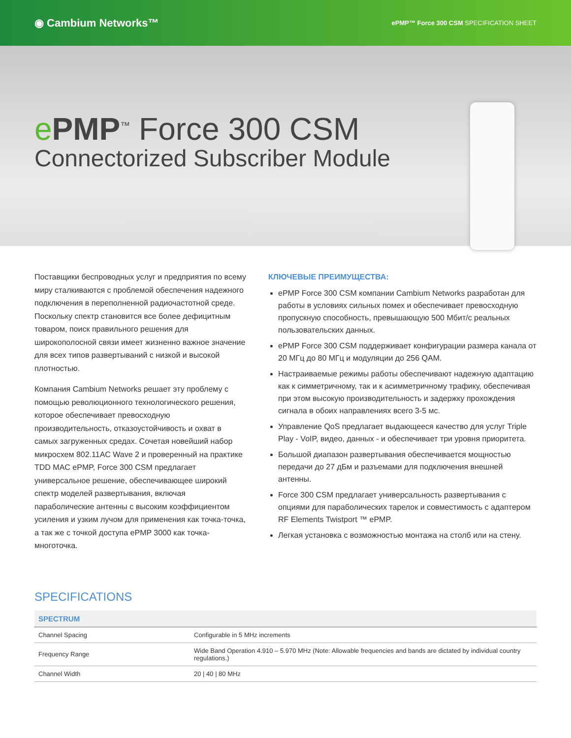◉ Cambium Networks™ ePMP™ Force 300 CSM SPECIFICATION SHEET
ePMP<sup>™</sup> Force 300 CSM
Connectorized Subscriber Module
Поставщики беспроводных услуг и предприятия по всему миру сталкиваются с проблемой обеспечения надежного подключения в переполненной радиочастотной среде. Поскольку спектр становится все более дефицитным товаром, поиск правильного решения для широкополосной связи имеет жизненно важное значение для всех типов развертываний с низкой и высокой плотностью.
Компания Cambium Networks решает эту проблему с помощью революционного технологического решения, которое обеспечивает превосходную производительность, отказоустойчивость и охват в самых загруженных средах. Сочетая новейший набор микросхем 802.11AC Wave 2 и проверенный на практике TDD MAC ePMP, Force 300 CSM предлагает универсальное решение, обеспечивающее широкий спектр моделей развертывания, включая параболические антенны с высоким коэффициентом усиления и узким лучом для применения как точка-точка, а так же с точкой доступа ePMP 3000 как точка-многоточка.
КЛЮЧЕВЫЕ ПРЕИМУЩЕСТВА:
ePMP Force 300 CSM компании Cambium Networks разработан для работы в условиях сильных помех и обеспечивает превосходную пропускную способность, превышающую 500 Мбит/с реальных пользовательских данных.
ePMP Force 300 CSM поддерживает конфигурации размера канала от 20 МГц до 80 МГц и модуляции до 256 QAM.
Настраиваемые режимы работы обеспечивают надежную адаптацию как к симметричному, так и к асимметричному трафику, обеспечивая при этом высокую производительность и задержку прохождения сигнала в обоих направлениях всего 3-5 мс.
Управление QoS предлагает выдающееся качество для услуг Triple Play - VoIP, видео, данных - и обеспечивает три уровня приоритета.
Большой диапазон развертывания обеспечивается мощностью передачи до 27 дБм и разъемами для подключения внешней антенны.
Force 300 CSM предлагает универсальность развертывания с опциями для параболических тарелок и совместимость с адаптером RF Elements Twistport ™ ePMP.
Легкая установка с возможностью монтажа на столб или на стену.
SPECIFICATIONS
| SPECTRUM | |
| --- | --- |
| Channel Spacing | Configurable in 5 MHz increments |
| Frequency Range | Wide Band Operation 4.910 – 5.970 MHz (Note: Allowable frequencies and bands are dictated by individual country regulations.) |
| Channel Width | 20 / 40 / 80 MHz |